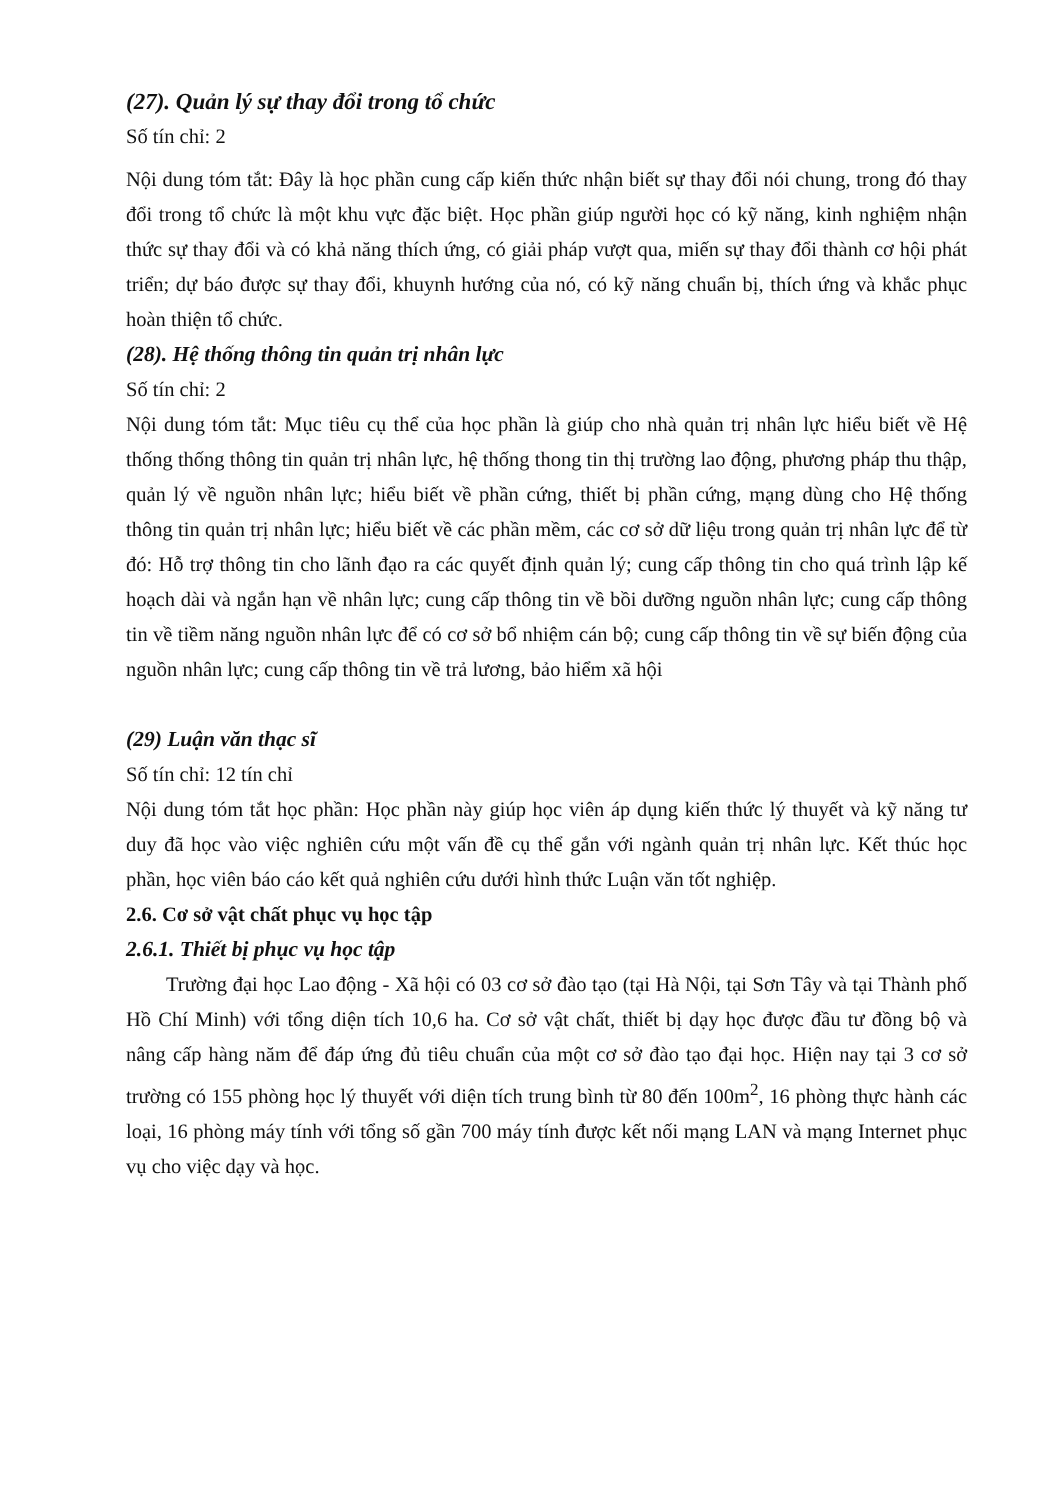(27). Quản lý sự thay đổi trong tổ chức
Số tín chỉ: 2
Nội dung tóm tắt: Đây là học phần cung cấp kiến thức nhận biết sự thay đổi nói chung, trong đó thay đổi trong tổ chức là một khu vực đặc biệt. Học phần giúp người học có kỹ năng, kinh nghiệm nhận thức sự thay đổi và có khả năng thích ứng, có giải pháp vượt qua, miến sự thay đổi thành cơ hội phát triển; dự báo được sự thay đổi, khuynh hướng của nó, có kỹ năng chuẩn bị, thích ứng và khắc phục hoàn thiện tổ chức.
(28). Hệ thống thông tin quản trị nhân lực
Số tín chỉ: 2
Nội dung tóm tắt: Mục tiêu cụ thể của học phần là giúp cho nhà quản trị nhân lực hiểu biết về Hệ thống thống thông tin quản trị nhân lực, hệ thống thong tin thị trường lao động, phương pháp thu thập, quản lý về nguồn nhân lực; hiểu biết về phần cứng, thiết bị phần cứng, mạng dùng cho Hệ thống thông tin quản trị nhân lực; hiểu biết về các phần mềm, các cơ sở dữ liệu trong quản trị nhân lực để từ đó: Hỗ trợ thông tin cho lãnh đạo ra các quyết định quản lý; cung cấp thông tin cho quá trình lập kế hoạch dài và ngắn hạn về nhân lực; cung cấp thông tin về bồi dưỡng nguồn nhân lực; cung cấp thông tin về tiềm năng nguồn nhân lực để có cơ sở bổ nhiệm cán bộ; cung cấp thông tin về sự biến động của nguồn nhân lực; cung cấp thông tin về trả lương, bảo hiểm xã hội
(29) Luận văn thạc sĩ
Số tín chỉ: 12 tín chỉ
Nội dung tóm tắt học phần: Học phần này giúp học viên áp dụng kiến thức lý thuyết và kỹ năng tư duy đã học vào việc nghiên cứu một vấn đề cụ thể gắn với ngành quản trị nhân lực. Kết thúc học phần, học viên báo cáo kết quả nghiên cứu dưới hình thức Luận văn tốt nghiệp.
2.6. Cơ sở vật chất phục vụ học tập
2.6.1. Thiết bị phục vụ học tập
Trường đại học Lao động - Xã hội có 03 cơ sở đào tạo (tại Hà Nội, tại Sơn Tây và tại Thành phố Hồ Chí Minh) với tổng diện tích 10,6 ha. Cơ sở vật chất, thiết bị dạy học được đầu tư đồng bộ và nâng cấp hàng năm để đáp ứng đủ tiêu chuẩn của một cơ sở đào tạo đại học. Hiện nay tại 3 cơ sở trường có 155 phòng học lý thuyết với diện tích trung bình từ 80 đến 100m<sup>2</sup>, 16 phòng thực hành các loại, 16 phòng máy tính với tổng số gần 700 máy tính được kết nối mạng LAN và mạng Internet phục vụ cho việc dạy và học.